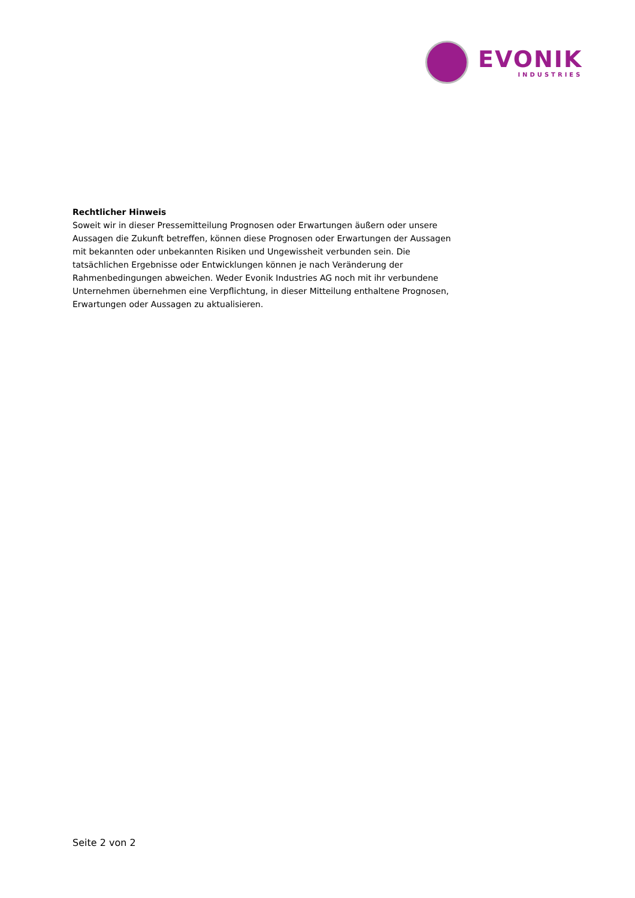EVONIK
INDUSTRIES
Rechtlicher Hinweis
Soweit wir in dieser Pressemitteilung Prognosen oder Erwartungen äußern oder unsere Aussagen die Zukunft betreffen, können diese Prognosen oder Erwartungen der Aussagen mit bekannten oder unbekannten Risiken und Ungewissheit verbunden sein. Die tatsächlichen Ergebnisse oder Entwicklungen können je nach Veränderung der Rahmenbedingungen abweichen. Weder Evonik Industries AG noch mit ihr verbundene Unternehmen übernehmen eine Verpflichtung, in dieser Mitteilung enthaltene Prognosen, Erwartungen oder Aussagen zu aktualisieren.
Seite 2 von 2